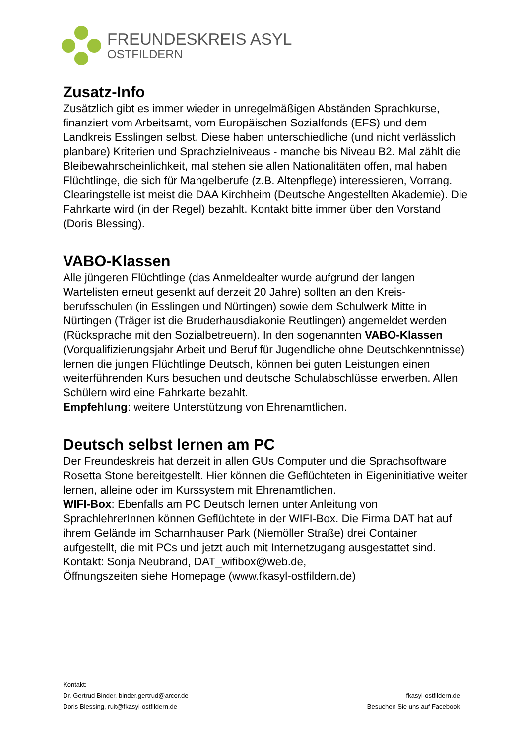FREUNDESKREIS ASYL
OSTFILDERN
Zusatz-Info
Zusätzlich gibt es immer wieder in unregelmäßigen Abständen Sprachkurse, finanziert vom Arbeitsamt, vom Europäischen Sozialfonds (EFS) und dem Landkreis Esslingen selbst. Diese haben unter­schiedliche (und nicht verlässlich planbare) Kriterien und Sprachziel­niveaus - manche bis Niveau B2. Mal zählt die Bleibewahrscheinlichkeit, mal stehen sie allen Nationalitäten offen, mal haben Flüchtlinge, die sich für Mangelberufe (z.B. Altenpflege) interessieren, Vorrang. Clearingstelle ist meist die DAA Kirchheim (Deutsche Angestellten Akademie). Die Fahrkarte wird (in der Regel) bezahlt. Kontakt bitte immer über den Vorstand (Doris Blessing).
VABO-Klassen
Alle jüngeren Flüchtlinge (das Anmeldealter wurde aufgrund der langen Wartelisten erneut gesenkt auf derzeit 20 Jahre) sollten an den Kreis­berufsschulen (in Esslingen und Nürtingen) sowie dem Schulwerk Mitte in Nürtingen (Träger ist die Bruderhausdiakonie Reutlingen) angemeldet werden (Rücksprache mit den Sozialbetreuern). In den sogenannten VABO-Klassen (Vorqualifizierungsjahr Arbeit und Beruf für Jugendliche ohne Deutschkenntnisse) lernen die jungen Flüchtlinge Deutsch, können bei guten Leistungen einen weiterführenden Kurs besuchen und deutsche Schulabschlüsse erwerben. Allen Schülern wird eine Fahrkarte bezahlt.
Empfehlung: weitere Unterstützung von Ehrenamtlichen.
Deutsch selbst lernen am PC
Der Freundeskreis hat derzeit in allen GUs Computer und die Sprach­software Rosetta Stone bereitgestellt. Hier können die Geflüchteten in Eigeninitiative weiter lernen, alleine oder im Kurssystem mit Ehren­amtlichen.
WIFI-Box: Ebenfalls am PC Deutsch lernen unter Anleitung von SprachlehrerInnen können Geflüchtete in der WIFI-Box. Die Firma DAT hat auf ihrem Gelände im Scharnhauser Park (Niemöller Straße) drei Container aufgestellt, die mit PCs und jetzt auch mit Internetzugang ausgestattet sind.
Kontakt: Sonja Neubrand, DAT_wifibox@web.de,
Öffnungszeiten siehe Homepage (www.fkasyl-ostfildern.de)
Kontakt:
Dr. Gertrud Binder, binder.gertrud@arcor.de
Doris Blessing, ruit@fkasyl-ostfildern.de
fkasyl-ostfildern.de
Besuchen Sie uns auf Facebook